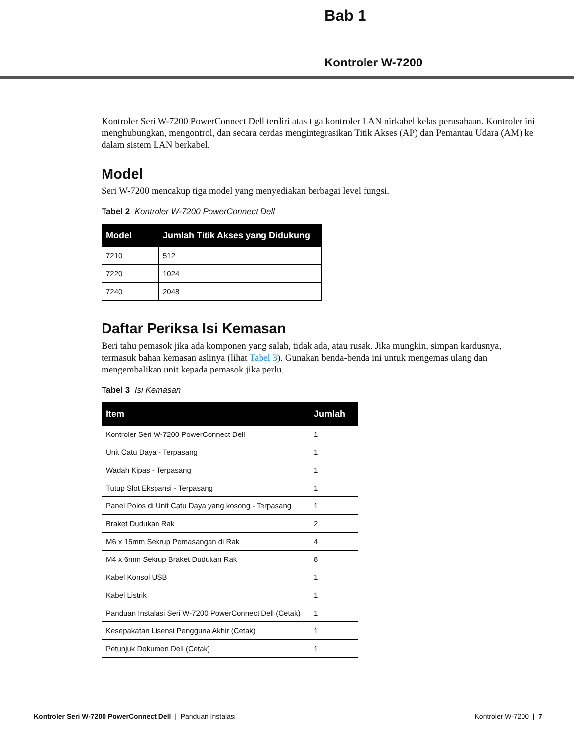Bab 1
Kontroler W-7200
Kontroler Seri W-7200 PowerConnect Dell terdiri atas tiga kontroler LAN nirkabel kelas perusahaan. Kontroler ini menghubungkan, mengontrol, dan secara cerdas mengintegrasikan Titik Akses (AP) dan Pemantau Udara (AM) ke dalam sistem LAN berkabel.
Model
Seri W-7200 mencakup tiga model yang menyediakan berbagai level fungsi.
Tabel 2 Kontroler W-7200 PowerConnect Dell
| Model | Jumlah Titik Akses yang Didukung |
| --- | --- |
| 7210 | 512 |
| 7220 | 1024 |
| 7240 | 2048 |
Daftar Periksa Isi Kemasan
Beri tahu pemasok jika ada komponen yang salah, tidak ada, atau rusak. Jika mungkin, simpan kardusnya, termasuk bahan kemasan aslinya (lihat Tabel 3). Gunakan benda-benda ini untuk mengemas ulang dan mengembalikan unit kepada pemasok jika perlu.
Tabel 3 Isi Kemasan
| Item | Jumlah |
| --- | --- |
| Kontroler Seri W-7200 PowerConnect Dell | 1 |
| Unit Catu Daya - Terpasang | 1 |
| Wadah Kipas - Terpasang | 1 |
| Tutup Slot Ekspansi - Terpasang | 1 |
| Panel Polos di Unit Catu Daya yang kosong - Terpasang | 1 |
| Braket Dudukan Rak | 2 |
| M6 x 15mm Sekrup Pemasangan di Rak | 4 |
| M4 x 6mm Sekrup Braket Dudukan Rak | 8 |
| Kabel Konsol USB | 1 |
| Kabel Listrik | 1 |
| Panduan Instalasi Seri W-7200 PowerConnect Dell (Cetak) | 1 |
| Kesepakatan Lisensi Pengguna Akhir (Cetak) | 1 |
| Petunjuk Dokumen Dell (Cetak) | 1 |
Kontroler Seri W-7200 PowerConnect Dell | Panduan Instalasi Kontroler W-7200 | 7